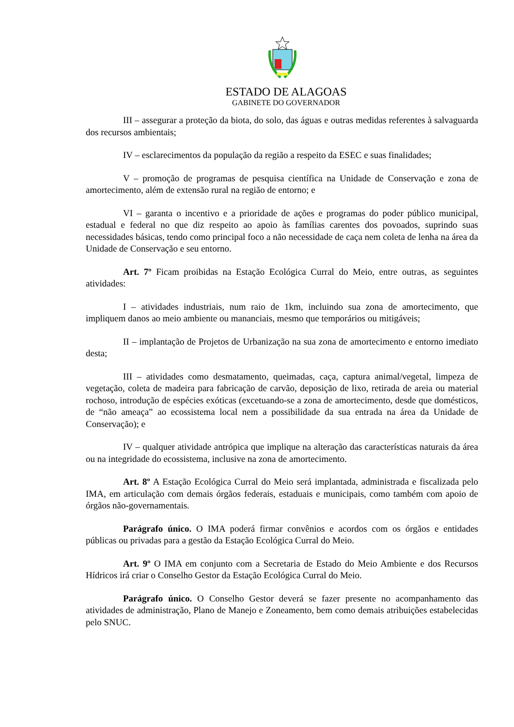ESTADO DE ALAGOAS
GABINETE DO GOVERNADOR
III – assegurar a proteção da biota, do solo, das águas e outras medidas referentes à salvaguarda dos recursos ambientais;
IV – esclarecimentos da população da região a respeito da ESEC e suas finalidades;
V – promoção de programas de pesquisa científica na Unidade de Conservação e zona de amortecimento, além de extensão rural na região de entorno; e
VI – garanta o incentivo e a prioridade de ações e programas do poder público municipal, estadual e federal no que diz respeito ao apoio às famílias carentes dos povoados, suprindo suas necessidades básicas, tendo como principal foco a não necessidade de caça nem coleta de lenha na área da Unidade de Conservação e seu entorno.
Art. 7º Ficam proibidas na Estação Ecológica Curral do Meio, entre outras, as seguintes atividades:
I – atividades industriais, num raio de 1km, incluindo sua zona de amortecimento, que impliquem danos ao meio ambiente ou mananciais, mesmo que temporários ou mitigáveis;
II – implantação de Projetos de Urbanização na sua zona de amortecimento e entorno imediato desta;
III – atividades como desmatamento, queimadas, caça, captura animal/vegetal, limpeza de vegetação, coleta de madeira para fabricação de carvão, deposição de lixo, retirada de areia ou material rochoso, introdução de espécies exóticas (excetuando-se a zona de amortecimento, desde que domésticos, de “não ameaça” ao ecossistema local nem a possibilidade da sua entrada na área da Unidade de Conservação); e
IV – qualquer atividade antrópica que implique na alteração das características naturais da área ou na integridade do ecossistema, inclusive na zona de amortecimento.
Art. 8º A Estação Ecológica Curral do Meio será implantada, administrada e fiscalizada pelo IMA, em articulação com demais órgãos federais, estaduais e municipais, como também com apoio de órgãos não-governamentais.
Parágrafo único. O IMA poderá firmar convênios e acordos com os órgãos e entidades públicas ou privadas para a gestão da Estação Ecológica Curral do Meio.
Art. 9º O IMA em conjunto com a Secretaria de Estado do Meio Ambiente e dos Recursos Hídricos irá criar o Conselho Gestor da Estação Ecológica Curral do Meio.
Parágrafo único. O Conselho Gestor deverá se fazer presente no acompanhamento das atividades de administração, Plano de Manejo e Zoneamento, bem como demais atribuições estabelecidas pelo SNUC.